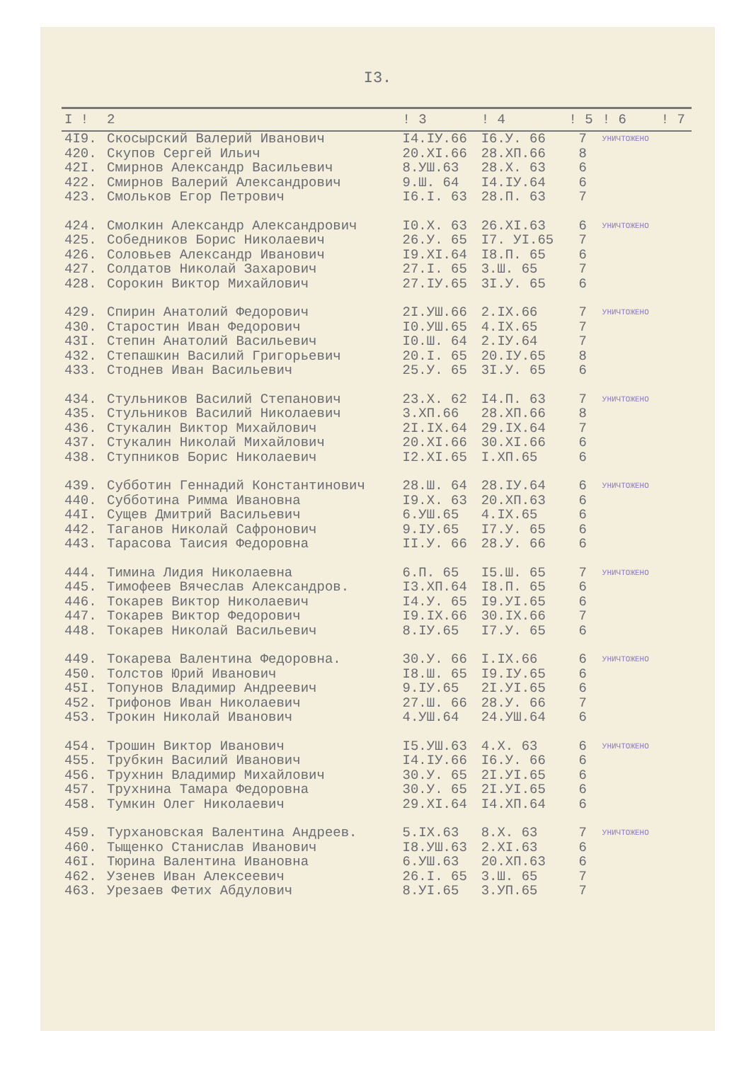I3.
| I ! | 2 | ! 3 | ! 4 | ! 5 | ! 6 | ! 7 |
| --- | --- | --- | --- | --- | --- | --- |
| 4I9. | Скосырский Валерий Иванович | I4.IУ.66 | I6.У. 66 | 7 | УНИЧТОЖЕНО | |
| 420. | Скупов Сергей Ильич | 20.XI.66 | 28.XП.66 | 8 | | |
| 42I. | Смирнов Александр Васильевич | 8.УШ.63 | 28.X. 63 | 6 | | |
| 422. | Смирнов Валерий Александрович | 9.Ш. 64 | I4.IУ.64 | 6 | | |
| 423. | Смольков Егор Петрович | I6.I. 63 | 28.П. 63 | 7 | | |
| 424. | Смолкин Александр Александрович | I0.X. 63 | 26.XI.63 | 6 | УНИЧТОЖЕНО | |
| 425. | Собедников Борис Николаевич | 26.У. 65 | I7. УI.65 | 7 | | |
| 426. | Соловьев Александр Иванович | I9.XI.64 | I8.П. 65 | 6 | | |
| 427. | Солдатов Николай Захарович | 27.I. 65 | 3.Ш. 65 | 7 | | |
| 428. | Сорокин Виктор Михайлович | 27.IУ.65 | 3I.У. 65 | 6 | | |
| 429. | Спирин Анатолий Федорович | 2I.УШ.66 | 2.IX.66 | 7 | УНИЧТОЖЕНО | |
| 430. | Старостин Иван Федорович | I0.УШ.65 | 4.IX.65 | 7 | | |
| 43I. | Степин Анатолий Васильевич | I0.Ш. 64 | 2.IУ.64 | 7 | | |
| 432. | Степашкин Василий Григорьевич | 20.I. 65 | 20.IУ.65 | 8 | | |
| 433. | Стоднев Иван Васильевич | 25.У. 65 | 3I.У. 65 | 6 | | |
| 434. | Стульников Василий Степанович | 23.X. 62 | I4.П. 63 | 7 | УНИЧТОЖЕНО | |
| 435. | Стульников Василий Николаевич | 3.XП.66 | 28.XП.66 | 8 | | |
| 436. | Стукалин Виктор Михайлович | 2I.IX.64 | 29.IX.64 | 7 | | |
| 437. | Стукалин Николай Михайлович | 20.XI.66 | 30.XI.66 | 6 | | |
| 438. | Ступников Борис Николаевич | I2.XI.65 | I.XП.65 | 6 | | |
| 439. | Субботин Геннадий Константинович | 28.Ш. 64 | 28.IУ.64 | 6 | УНИЧТОЖЕНО | |
| 440. | Субботина Римма Ивановна | I9.X. 63 | 20.XП.63 | 6 | | |
| 44I. | Сущев Дмитрий Васильевич | 6.УШ.65 | 4.IX.65 | 6 | | |
| 442. | Таганов Николай Сафронович | 9.IУ.65 | I7.У. 65 | 6 | | |
| 443. | Тарасова Таисия Федоровна | II.У. 66 | 28.У. 66 | 6 | | |
| 444. | Тимина Лидия Николаевна | 6.П. 65 | I5.Ш. 65 | 7 | УНИЧТОЖЕНО | |
| 445. | Тимофеев Вячеслав Александров. | I3.XП.64 | I8.П. 65 | 6 | | |
| 446. | Токарев Виктор Николаевич | I4.У. 65 | I9.УI.65 | 6 | | |
| 447. | Токарев Виктор Федорович | I9.IX.66 | 30.IX.66 | 7 | | |
| 448. | Токарев Николай Васильевич | 8.IУ.65 | I7.У. 65 | 6 | | |
| 449. | Токарева Валентина Федоровна. | 30.У. 66 | I.IX.66 | 6 | УНИЧТОЖЕНО | |
| 450. | Толстов Юрий Иванович | I8.Ш. 65 | I9.IУ.65 | 6 | | |
| 45I. | Топунов Владимир Андреевич | 9.IУ.65 | 2I.УI.65 | 6 | | |
| 452. | Трифонов Иван Николаевич | 27.Ш. 66 | 28.У. 66 | 7 | | |
| 453. | Трокин Николай Иванович | 4.УШ.64 | 24.УШ.64 | 6 | | |
| 454. | Трошин Виктор Иванович | I5.УШ.63 | 4.X. 63 | 6 | УНИЧТОЖЕНО | |
| 455. | Трубкин Василий Иванович | I4.IУ.66 | I6.У. 66 | 6 | | |
| 456. | Трухнин Владимир Михайлович | 30.У. 65 | 2I.УI.65 | 6 | | |
| 457. | Трухнина Тамара Федоровна | 30.У. 65 | 2I.УI.65 | 6 | | |
| 458. | Тумкин Олег Николаевич | 29.XI.64 | I4.XП.64 | 6 | | |
| 459. | Турхановская Валентина Андреев. | 5.IX.63 | 8.X. 63 | 7 | УНИЧТОЖЕНО | |
| 460. | Тыщенко Станислав Иванович | I8.УШ.63 | 2.XI.63 | 6 | | |
| 46I. | Тюрина Валентина Ивановна | 6.УШ.63 | 20.XП.63 | 6 | | |
| 462. | Узенев Иван Алексеевич | 26.I. 65 | 3.Ш. 65 | 7 | | |
| 463. | Урезаев Фетих Абдулович | 8.УI.65 | 3.УП.65 | 7 | | |